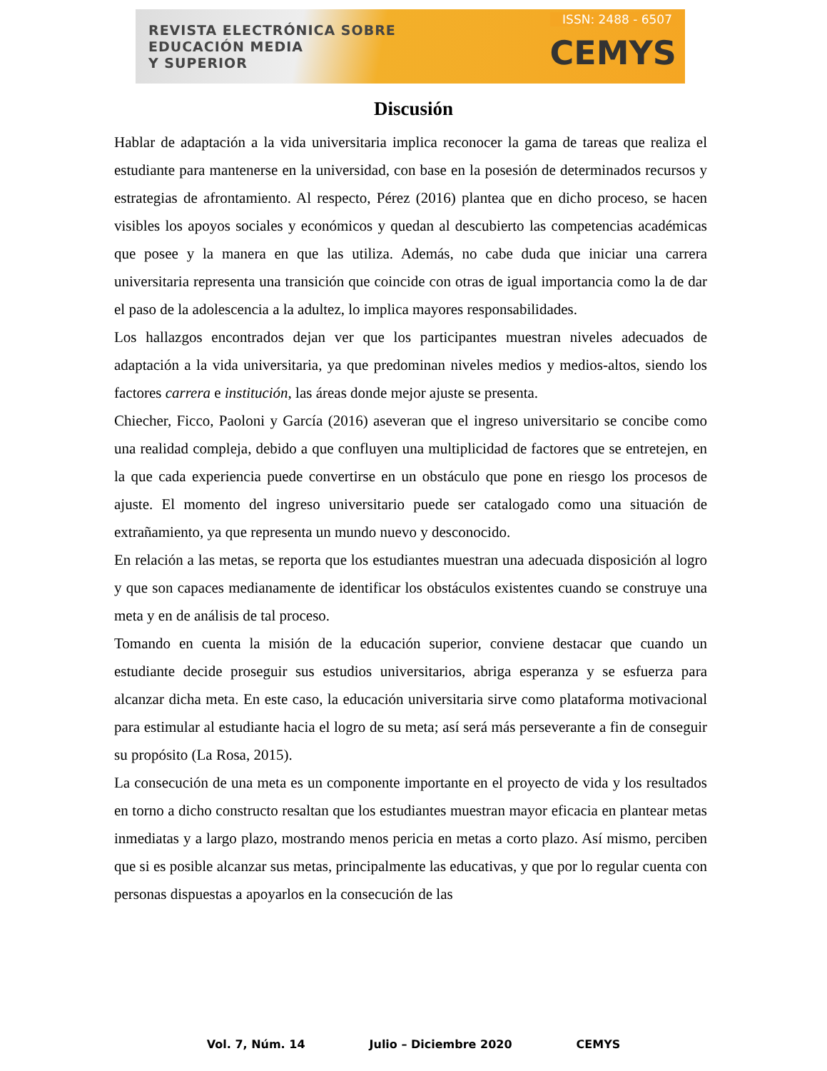REVISTA ELECTRÓNICA SOBRE
EDUCACIÓN MEDIA
Y SUPERIOR
ISSN: 2488 - 6507
CEMYS
Discusión
Hablar de adaptación a la vida universitaria implica reconocer la gama de tareas que realiza el estudiante para mantenerse en la universidad, con base en la posesión de determinados recursos y estrategias de afrontamiento. Al respecto, Pérez (2016) plantea que en dicho proceso, se hacen visibles los apoyos sociales y económicos y quedan al descubierto las competencias académicas que posee y la manera en que las utiliza. Además, no cabe duda que iniciar una carrera universitaria representa una transición que coincide con otras de igual importancia como la de dar el paso de la adolescencia a la adultez, lo implica mayores responsabilidades.
Los hallazgos encontrados dejan ver que los participantes muestran niveles adecuados de adaptación a la vida universitaria, ya que predominan niveles medios y medios-altos, siendo los factores carrera e institución, las áreas donde mejor ajuste se presenta.
Chiecher, Ficco, Paoloni y García (2016) aseveran que el ingreso universitario se concibe como una realidad compleja, debido a que confluyen una multiplicidad de factores que se entretejen, en la que cada experiencia puede convertirse en un obstáculo que pone en riesgo los procesos de ajuste. El momento del ingreso universitario puede ser catalogado como una situación de extrañamiento, ya que representa un mundo nuevo y desconocido.
En relación a las metas, se reporta que los estudiantes muestran una adecuada disposición al logro y que son capaces medianamente de identificar los obstáculos existentes cuando se construye una meta y en de análisis de tal proceso.
Tomando en cuenta la misión de la educación superior, conviene destacar que cuando un estudiante decide proseguir sus estudios universitarios, abriga esperanza y se esfuerza para alcanzar dicha meta. En este caso, la educación universitaria sirve como plataforma motivacional para estimular al estudiante hacia el logro de su meta; así será más perseverante a fin de conseguir su propósito (La Rosa, 2015).
La consecución de una meta es un componente importante en el proyecto de vida y los resultados en torno a dicho constructo resaltan que los estudiantes muestran mayor eficacia en plantear metas inmediatas y a largo plazo, mostrando menos pericia en metas a corto plazo. Así mismo, perciben que si es posible alcanzar sus metas, principalmente las educativas, y que por lo regular cuenta con personas dispuestas a apoyarlos en la consecución de las
Vol. 7, Núm. 14 Julio – Diciembre 2020 CEMYS